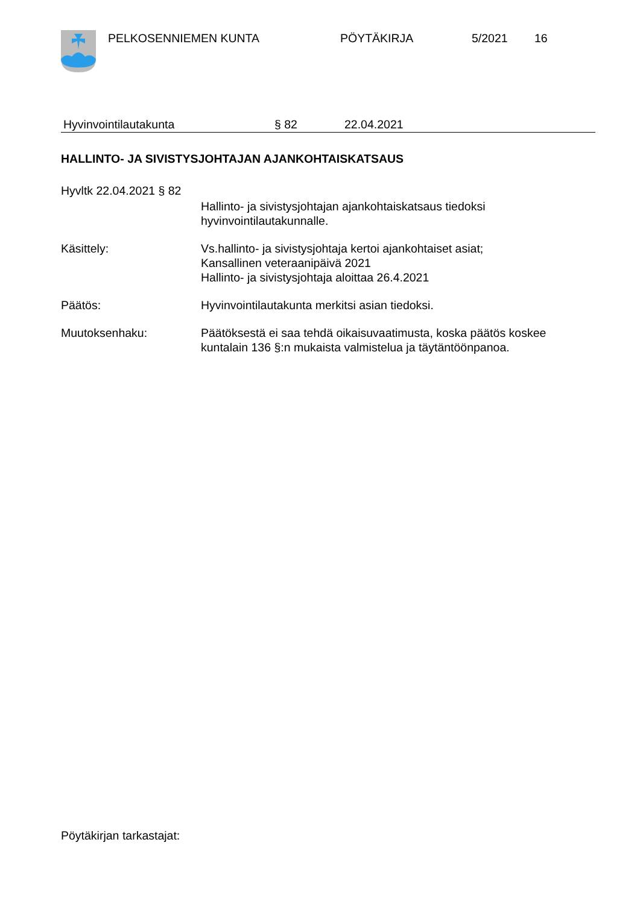PELKOSENNIEMEN KUNTA PÖYTÄKIRJA 5/2021 16
Hyvinvointilautakunta § 82 22.04.2021
HALLINTO- JA SIVISTYSJOHTAJAN AJANKOHTAISKATSAUS
Hyvltk 22.04.2021 § 82
Hallinto- ja sivistysjohtajan ajankohtaiskatsaus tiedoksi
hyvinvointilautakunnalle.
Käsittely: Vs.hallinto- ja sivistysjohtaja kertoi ajankohtaiset asiat;
Kansallinen veteraanipäivä 2021
Hallinto- ja sivistysjohtaja aloittaa 26.4.2021
Päätös: Hyvinvointilautakunta merkitsi asian tiedoksi.
Muutoksenhaku: Päätöksestä ei saa tehdä oikaisuvaatimusta, koska päätös koskee
kuntalain 136 §:n mukaista valmistelua ja täytäntöönpanoa.
Pöytäkirjan tarkastajat: